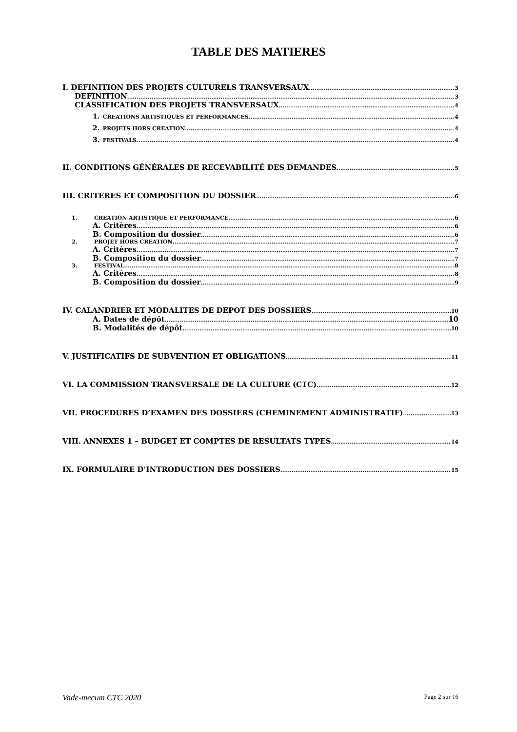TABLE DES MATIERES
I. DEFINITION DES PROJETS CULTURELS TRANSVERSAUX 3
DEFINITION 3
CLASSIFICATION DES PROJETS TRANSVERSAUX 4
1. CREATIONS ARTISTIQUES ET PERFORMANCES 4
2. PROJETS HORS CREATION 4
3. FESTIVALS 4
II. CONDITIONS GÉNÉRALES DE RECEVABILITÉ DES DEMANDES 5
III. CRITERES ET COMPOSITION DU DOSSIER 6
1. CREATION ARTISTIQUE ET PERFORMANCE 6
A. Critères 6
B. Composition du dossier 6
2. PROJET HORS CREATION 7
A. Critères 7
B. Composition du dossier 7
3. FESTIVAL 8
A. Critères 8
B. Composition du dossier 9
IV. CALANDRIER ET MODALITES DE DEPOT DES DOSSIERS 10
A. Dates de dépôt 10
B. Modalités de dépôt 10
V. JUSTIFICATIFS DE SUBVENTION ET OBLIGATIONS 11
VI. LA COMMISSION TRANSVERSALE DE LA CULTURE (CTC) 12
VII. PROCEDURES D’EXAMEN DES DOSSIERS (CHEMINEMENT ADMINISTRATIF) 13
VIII. ANNEXES 1 – BUDGET ET COMPTES DE RESULTATS TYPES 14
IX. FORMULAIRE D’INTRODUCTION DES DOSSIERS 15
Vade-mecum CTC 2020 Page 2 sur 16